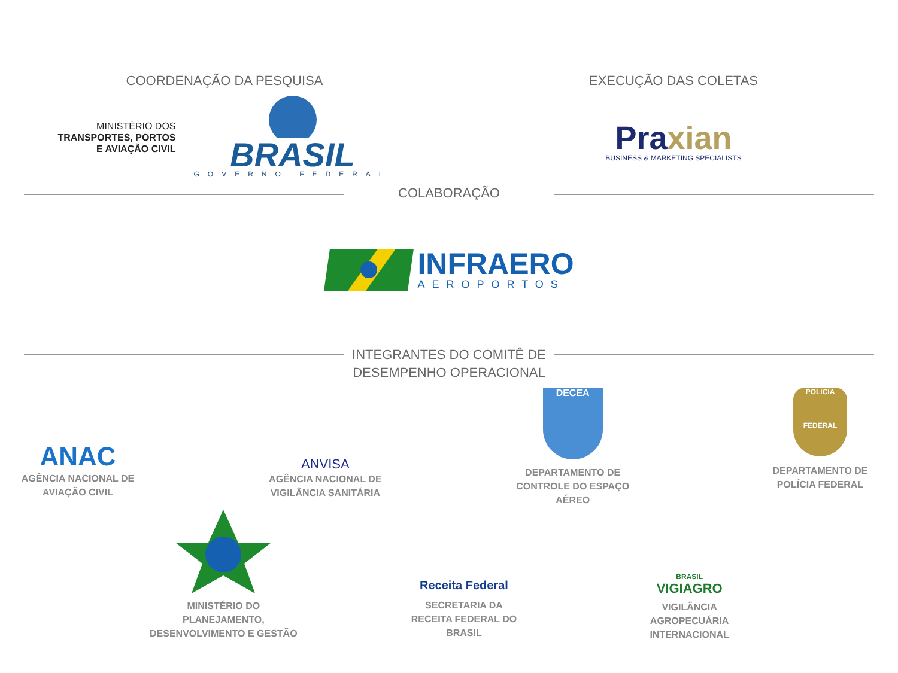COORDENAÇÃO DA PESQUISA
MINISTÉRIO DOS
TRANSPORTES, PORTOS
E AVIAÇÃO CIVIL
BRASIL
GOVERNO FEDERAL
EXECUÇÃO DAS COLETAS
Praxian
BUSINESS & MARKETING SPECIALISTS
COLABORAÇÃO
INFRAERO
AEROPORTOS
INTEGRANTES DO COMITÊ DE DESEMPENHO OPERACIONAL
ANAC
AGÊNCIA NACIONAL DE AVIAÇÃO CIVIL
ANVISA
AGÊNCIA NACIONAL DE VIGILÂNCIA SANITÁRIA
DECEA
DEPARTAMENTO DE CONTROLE DO ESPAÇO AÉREO
POLICIA
FEDERAL
DEPARTAMENTO DE POLÍCIA FEDERAL
MINISTÉRIO DO PLANEJAMENTO, DESENVOLVIMENTO E GESTÃO
Receita Federal
SECRETARIA DA RECEITA FEDERAL DO BRASIL
BRASIL
VIGIAGRO
VIGILÂNCIA AGROPECUÁRIA INTERNACIONAL